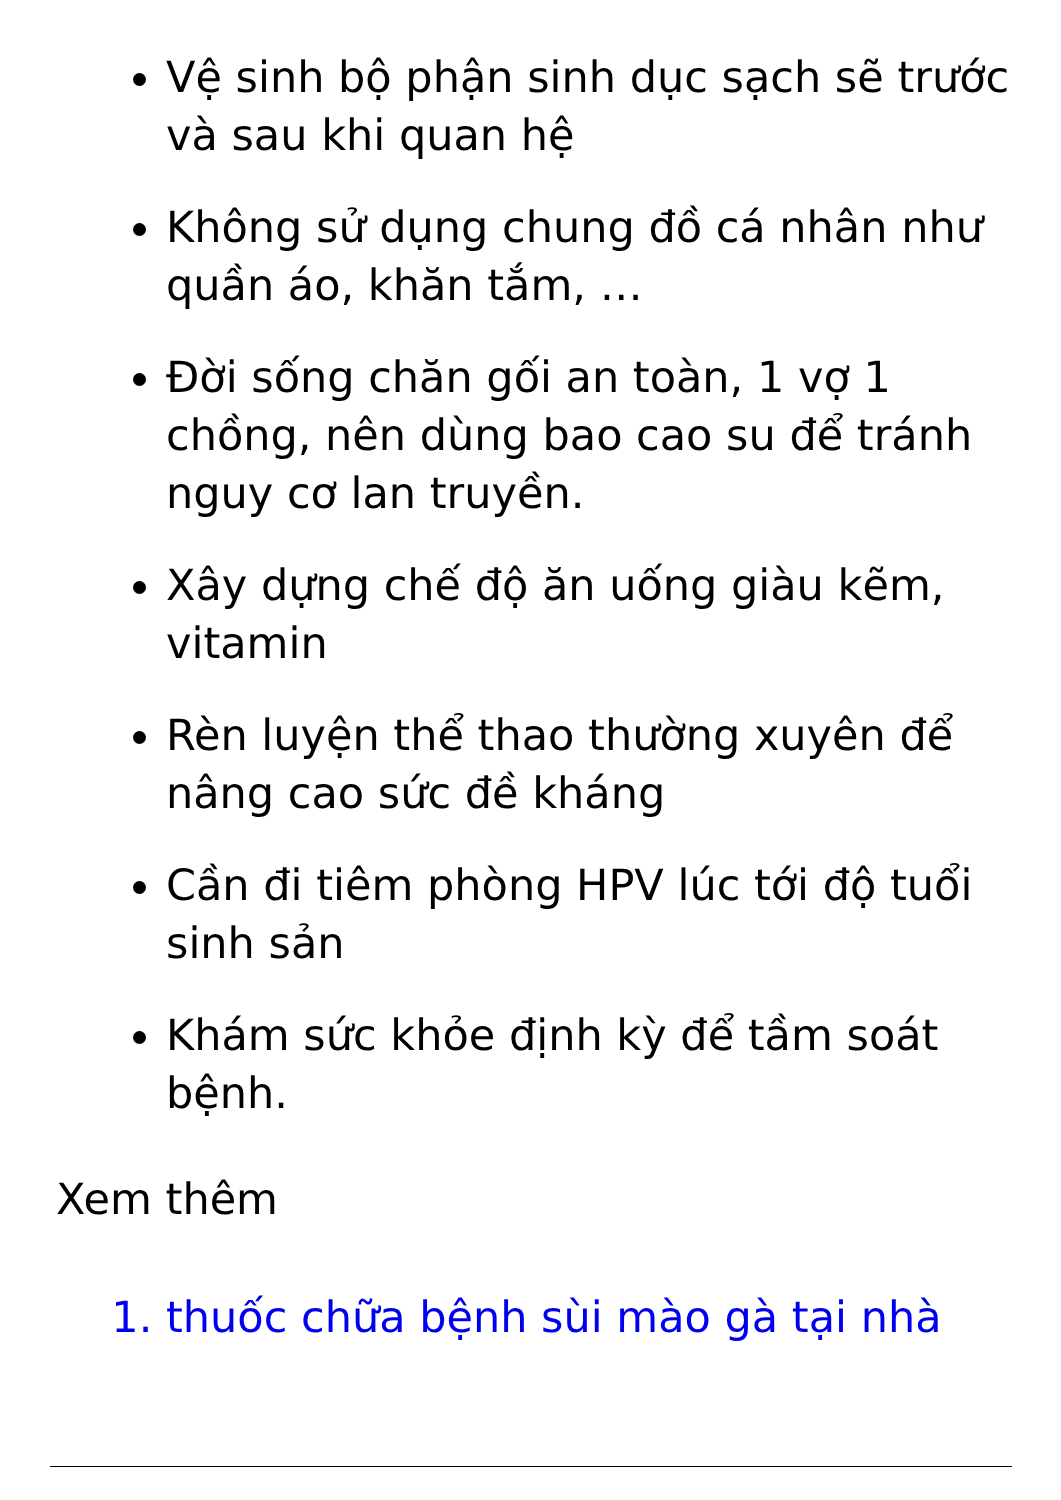Vệ sinh bộ phận sinh dục sạch sẽ trước và sau khi quan hệ
Không sử dụng chung đồ cá nhân như quần áo, khăn tắm, …
Đời sống chăn gối an toàn, 1 vợ 1 chồng, nên dùng bao cao su để tránh nguy cơ lan truyền.
Xây dựng chế độ ăn uống giàu kẽm, vitamin
Rèn luyện thể thao thường xuyên để nâng cao sức đề kháng
Cần đi tiêm phòng HPV lúc tới độ tuổi sinh sản
Khám sức khỏe định kỳ để tầm soát bệnh.
Xem thêm
1. thuốc chữa bệnh sùi mào gà tại nhà